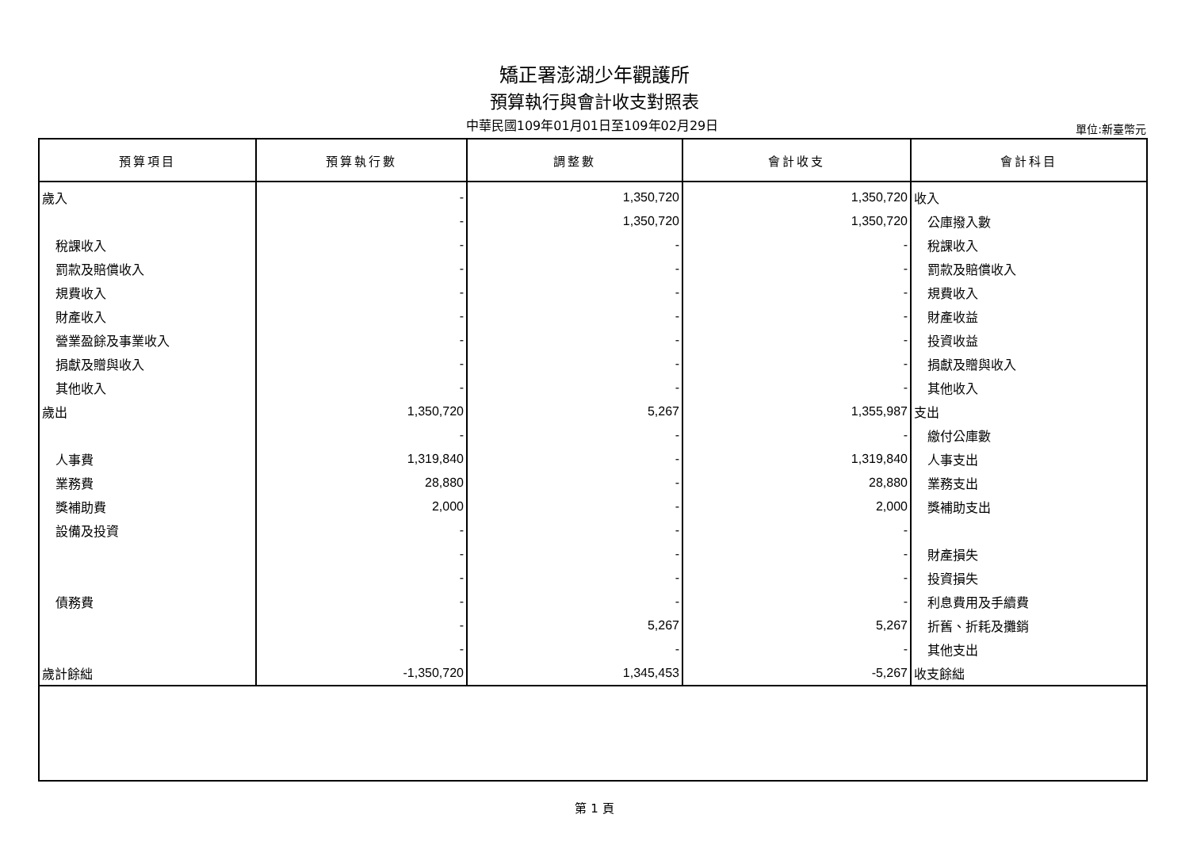矯正署澎湖少年觀護所
預算執行與會計收支對照表
中華民國109年01月01日至109年02月29日
單位:新臺幣元
| 預算項目 | 預算執行數 | 調整數 | 會計收支 | 會計科目 |
| --- | --- | --- | --- | --- |
| 歲入 | - | 1,350,720 | 1,350,720 | 收入 |
| | - | 1,350,720 | 1,350,720 | 公庫撥入數 |
| 稅課收入 | - | - | - | 稅課收入 |
| 罰款及賠償收入 | - | - | - | 罰款及賠償收入 |
| 規費收入 | - | - | - | 規費收入 |
| 財產收入 | - | - | - | 財產收益 |
| 營業盈餘及事業收入 | - | - | - | 投資收益 |
| 捐獻及贈與收入 | - | - | - | 捐獻及贈與收入 |
| 其他收入 | - | - | - | 其他收入 |
| 歲出 | 1,350,720 | 5,267 | 1,355,987 | 支出 |
| | - | - | - | 繳付公庫數 |
| 人事費 | 1,319,840 | - | 1,319,840 | 人事支出 |
| 業務費 | 28,880 | - | 28,880 | 業務支出 |
| 獎補助費 | 2,000 | - | 2,000 | 獎補助支出 |
| 設備及投資 | - | - | - | |
| | - | - | - | 財產損失 |
| | - | - | - | 投資損失 |
| 債務費 | - | - | - | 利息費用及手續費 |
| | - | 5,267 | 5,267 | 折舊、折耗及攤銷 |
| | - | - | - | 其他支出 |
| 歲計餘絀 | -1,350,720 | 1,345,453 | -5,267 | 收支餘絀 |
第 1 頁